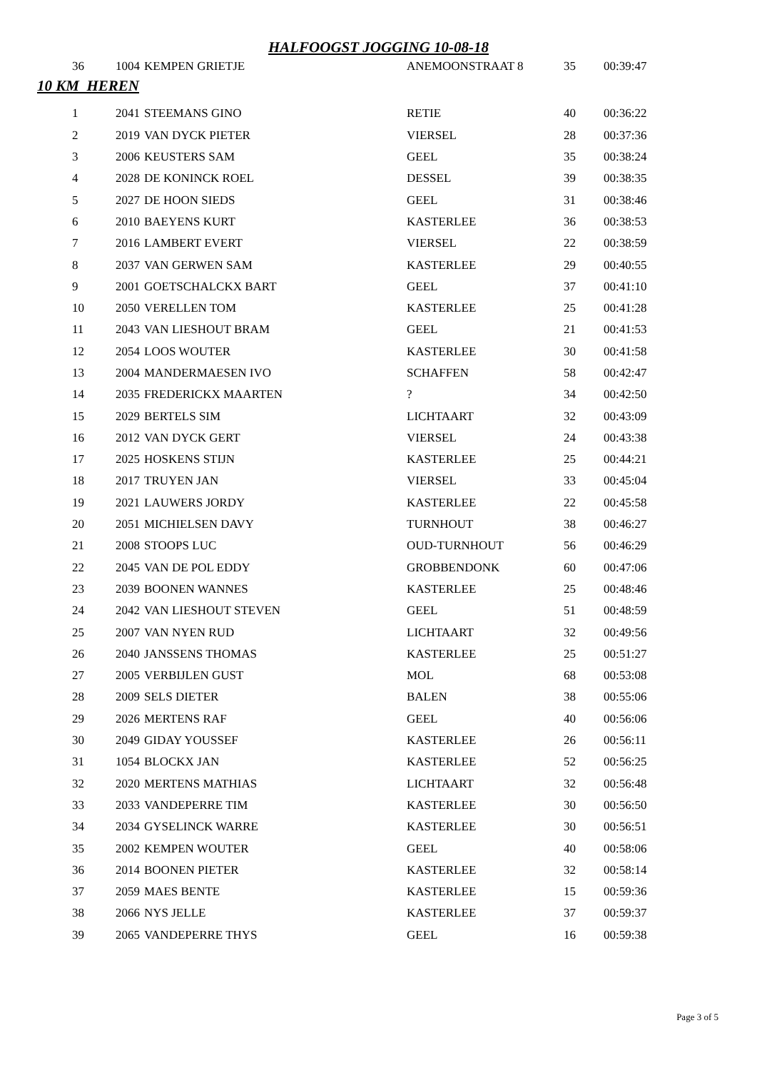HALFOOGST JOGGING 10-08-18
| 36 | 1004 | KEMPEN GRIETJE | ANEMOONSTRAAT 8 | 35 | 00:39:47 |
10 KM HEREN
| 1 | 2041 | STEEMANS GINO | RETIE | 40 | 00:36:22 |
| 2 | 2019 | VAN DYCK PIETER | VIERSEL | 28 | 00:37:36 |
| 3 | 2006 | KEUSTERS SAM | GEEL | 35 | 00:38:24 |
| 4 | 2028 | DE KONINCK ROEL | DESSEL | 39 | 00:38:35 |
| 5 | 2027 | DE HOON SIEDS | GEEL | 31 | 00:38:46 |
| 6 | 2010 | BAEYENS KURT | KASTERLEE | 36 | 00:38:53 |
| 7 | 2016 | LAMBERT EVERT | VIERSEL | 22 | 00:38:59 |
| 8 | 2037 | VAN GERWEN SAM | KASTERLEE | 29 | 00:40:55 |
| 9 | 2001 | GOETSCHALCKX BART | GEEL | 37 | 00:41:10 |
| 10 | 2050 | VERELLEN TOM | KASTERLEE | 25 | 00:41:28 |
| 11 | 2043 | VAN LIESHOUT BRAM | GEEL | 21 | 00:41:53 |
| 12 | 2054 | LOOS WOUTER | KASTERLEE | 30 | 00:41:58 |
| 13 | 2004 | MANDERMAESEN IVO | SCHAFFEN | 58 | 00:42:47 |
| 14 | 2035 | FREDERICKX MAARTEN | ? | 34 | 00:42:50 |
| 15 | 2029 | BERTELS SIM | LICHTAART | 32 | 00:43:09 |
| 16 | 2012 | VAN DYCK GERT | VIERSEL | 24 | 00:43:38 |
| 17 | 2025 | HOSKENS STIJN | KASTERLEE | 25 | 00:44:21 |
| 18 | 2017 | TRUYEN JAN | VIERSEL | 33 | 00:45:04 |
| 19 | 2021 | LAUWERS JORDY | KASTERLEE | 22 | 00:45:58 |
| 20 | 2051 | MICHIELSEN DAVY | TURNHOUT | 38 | 00:46:27 |
| 21 | 2008 | STOOPS LUC | OUD-TURNHOUT | 56 | 00:46:29 |
| 22 | 2045 | VAN DE POL EDDY | GROBBENDONK | 60 | 00:47:06 |
| 23 | 2039 | BOONEN WANNES | KASTERLEE | 25 | 00:48:46 |
| 24 | 2042 | VAN LIESHOUT STEVEN | GEEL | 51 | 00:48:59 |
| 25 | 2007 | VAN NYEN RUD | LICHTAART | 32 | 00:49:56 |
| 26 | 2040 | JANSSENS THOMAS | KASTERLEE | 25 | 00:51:27 |
| 27 | 2005 | VERBIJLEN GUST | MOL | 68 | 00:53:08 |
| 28 | 2009 | SELS DIETER | BALEN | 38 | 00:55:06 |
| 29 | 2026 | MERTENS RAF | GEEL | 40 | 00:56:06 |
| 30 | 2049 | GIDAY YOUSSEF | KASTERLEE | 26 | 00:56:11 |
| 31 | 1054 | BLOCKX JAN | KASTERLEE | 52 | 00:56:25 |
| 32 | 2020 | MERTENS MATHIAS | LICHTAART | 32 | 00:56:48 |
| 33 | 2033 | VANDEPERRE TIM | KASTERLEE | 30 | 00:56:50 |
| 34 | 2034 | GYSELINCK WARRE | KASTERLEE | 30 | 00:56:51 |
| 35 | 2002 | KEMPEN WOUTER | GEEL | 40 | 00:58:06 |
| 36 | 2014 | BOONEN PIETER | KASTERLEE | 32 | 00:58:14 |
| 37 | 2059 | MAES BENTE | KASTERLEE | 15 | 00:59:36 |
| 38 | 2066 | NYS JELLE | KASTERLEE | 37 | 00:59:37 |
| 39 | 2065 | VANDEPERRE THYS | GEEL | 16 | 00:59:38 |
Page 3 of 5